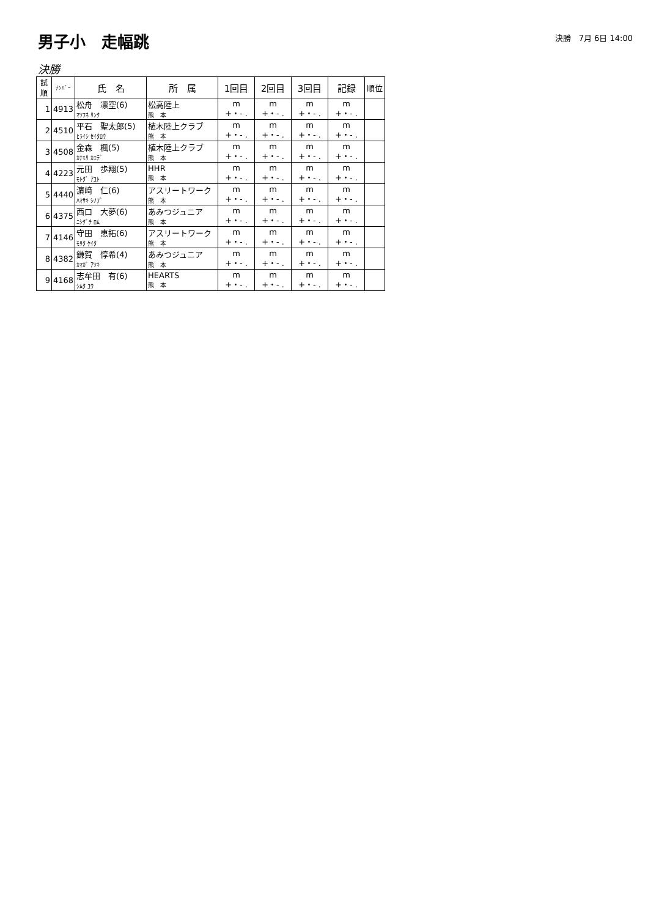男子小　走幅跳
決勝　7月 6日 14:00
決勝
| 試順 | ﾅﾝﾊﾞｰ | 氏 名 | 所 属 | 1回目 | 2回目 | 3回目 | 記録 | 順位 |
| --- | --- | --- | --- | --- | --- | --- | --- | --- |
| 1 | 4913 | 松舟 凛空(6) ﾏﾂﾌﾈ ﾘﾝｸ | 松高陸上 熊 本 | m +・- . | m +・- . | m +・- . | m +・- . | |
| 2 | 4510 | 平石 聖太郎(5) ﾋﾗｲｼ ｾｲﾀﾛｳ | 植木陸上クラブ 熊 本 | m +・- . | m +・- . | m +・- . | m +・- . | |
| 3 | 4508 | 金森 楓(5) ｶﾅﾓﾘ ｶｴﾃﾞ | 植木陸上クラブ 熊 本 | m +・- . | m +・- . | m +・- . | m +・- . | |
| 4 | 4223 | 元田 歩翔(5) ﾓﾄﾀﾞ ｱﾕﾄ | HHR 熊 本 | m +・- . | m +・- . | m +・- . | m +・- . | |
| 5 | 4440 | 濵﨑 仁(6) ﾊﾏｻｷ ｼﾉﾌﾞ | アスリートワーク 熊 本 | m +・- . | m +・- . | m +・- . | m +・- . | |
| 6 | 4375 | 西口 大夢(6) ﾆｼｸﾞﾁ ﾛﾑ | あみつジュニア 熊 本 | m +・- . | m +・- . | m +・- . | m +・- . | |
| 7 | 4146 | 守田 恵拓(6) ﾓﾘﾀ ｹｲﾀ | アスリートワーク 熊 本 | m +・- . | m +・- . | m +・- . | m +・- . | |
| 8 | 4382 | 鎌賀 惇希(4) ｶﾏｶﾞ ｱﾂｷ | あみつジュニア 熊 本 | m +・- . | m +・- . | m +・- . | m +・- . | |
| 9 | 4168 | 志牟田 有(6) ｼﾑﾀ ﾕｳ | HEARTS 熊 本 | m +・- . | m +・- . | m +・- . | m +・- . | |